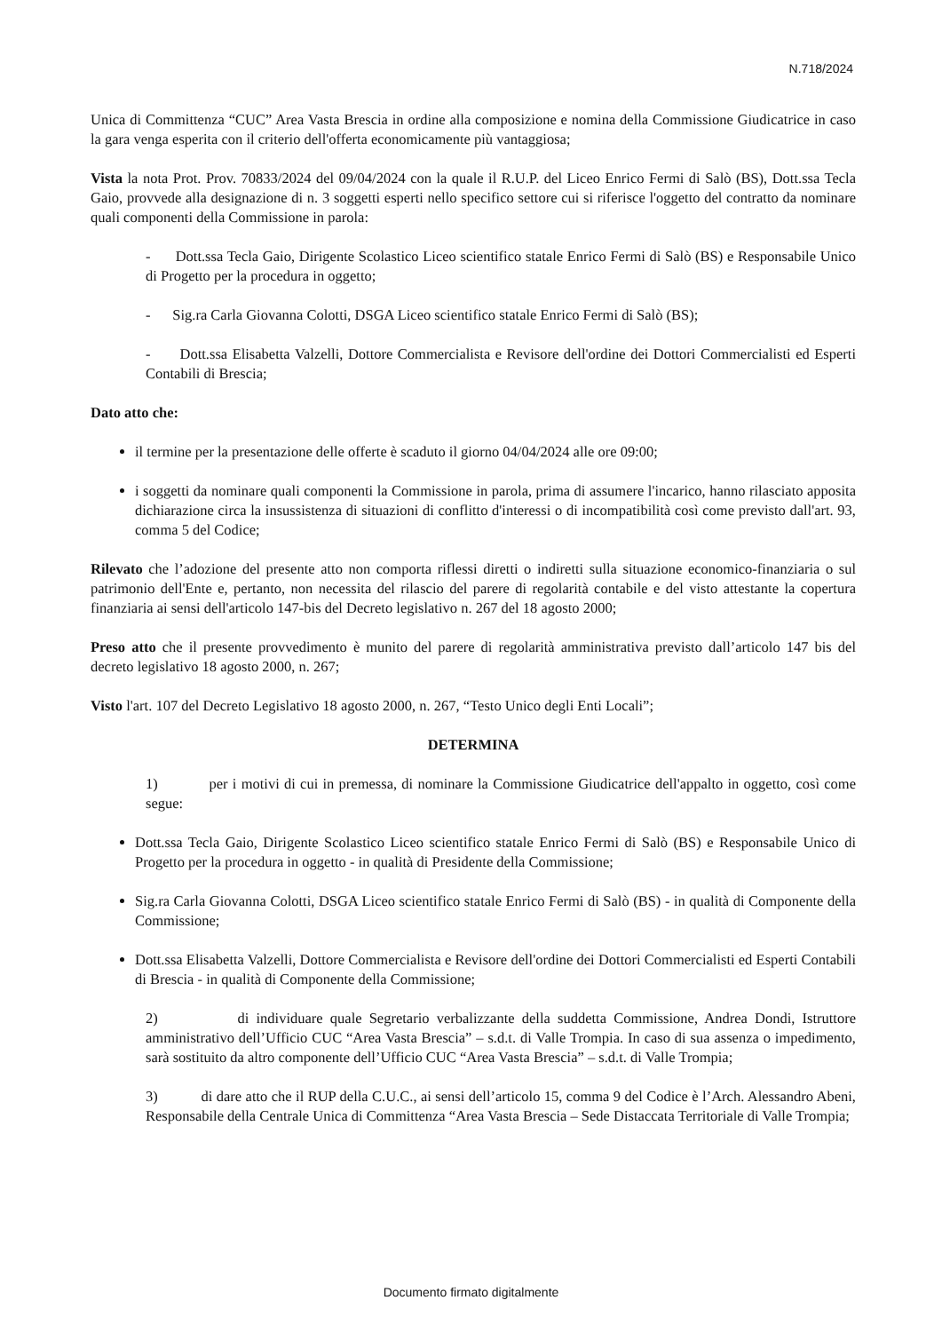N.718/2024
Unica di Committenza “CUC” Area Vasta Brescia in ordine alla composizione e nomina della Commissione Giudicatrice in caso la gara venga esperita con il criterio dell'offerta economicamente più vantaggiosa;
Vista la nota Prot. Prov. 70833/2024 del 09/04/2024 con la quale il R.U.P. del Liceo Enrico Fermi di Salò (BS), Dott.ssa Tecla Gaio, provvede alla designazione di n. 3 soggetti esperti nello specifico settore cui si riferisce l'oggetto del contratto da nominare quali componenti della Commissione in parola:
- Dott.ssa Tecla Gaio, Dirigente Scolastico Liceo scientifico statale Enrico Fermi di Salò (BS) e Responsabile Unico di Progetto per la procedura in oggetto;
- Sig.ra Carla Giovanna Colotti, DSGA Liceo scientifico statale Enrico Fermi di Salò (BS);
- Dott.ssa Elisabetta Valzelli, Dottore Commercialista e Revisore dell'ordine dei Dottori Commercialisti ed Esperti Contabili di Brescia;
Dato atto che:
il termine per la presentazione delle offerte è scaduto il giorno 04/04/2024 alle ore 09:00;
i soggetti da nominare quali componenti la Commissione in parola, prima di assumere l'incarico, hanno rilasciato apposita dichiarazione circa la insussistenza di situazioni di conflitto d'interessi o di incompatibilità così come previsto dall'art. 93, comma 5 del Codice;
Rilevato che l’adozione del presente atto non comporta riflessi diretti o indiretti sulla situazione economico-finanziaria o sul patrimonio dell'Ente e, pertanto, non necessita del rilascio del parere di regolarità contabile e del visto attestante la copertura finanziaria ai sensi dell'articolo 147-bis del Decreto legislativo n. 267 del 18 agosto 2000;
Preso atto che il presente provvedimento è munito del parere di regolarità amministrativa previsto dall’articolo 147 bis del decreto legislativo 18 agosto 2000, n. 267;
Visto l'art. 107 del Decreto Legislativo 18 agosto 2000, n. 267, “Testo Unico degli Enti Locali”;
DETERMINA
1) per i motivi di cui in premessa, di nominare la Commissione Giudicatrice dell'appalto in oggetto, così come segue:
Dott.ssa Tecla Gaio, Dirigente Scolastico Liceo scientifico statale Enrico Fermi di Salò (BS) e Responsabile Unico di Progetto per la procedura in oggetto - in qualità di Presidente della Commissione;
Sig.ra Carla Giovanna Colotti, DSGA Liceo scientifico statale Enrico Fermi di Salò (BS) - in qualità di Componente della Commissione;
Dott.ssa Elisabetta Valzelli, Dottore Commercialista e Revisore dell'ordine dei Dottori Commercialisti ed Esperti Contabili di Brescia - in qualità di Componente della Commissione;
2) di individuare quale Segretario verbalizzante della suddetta Commissione, Andrea Dondi, Istruttore amministrativo dell’Ufficio CUC “Area Vasta Brescia” – s.d.t. di Valle Trompia. In caso di sua assenza o impedimento, sarà sostituito da altro componente dell’Ufficio CUC “Area Vasta Brescia” – s.d.t. di Valle Trompia;
3) di dare atto che il RUP della C.U.C., ai sensi dell’articolo 15, comma 9 del Codice è l’Arch. Alessandro Abeni, Responsabile della Centrale Unica di Committenza “Area Vasta Brescia – Sede Distaccata Territoriale di Valle Trompia;
Documento firmato digitalmente